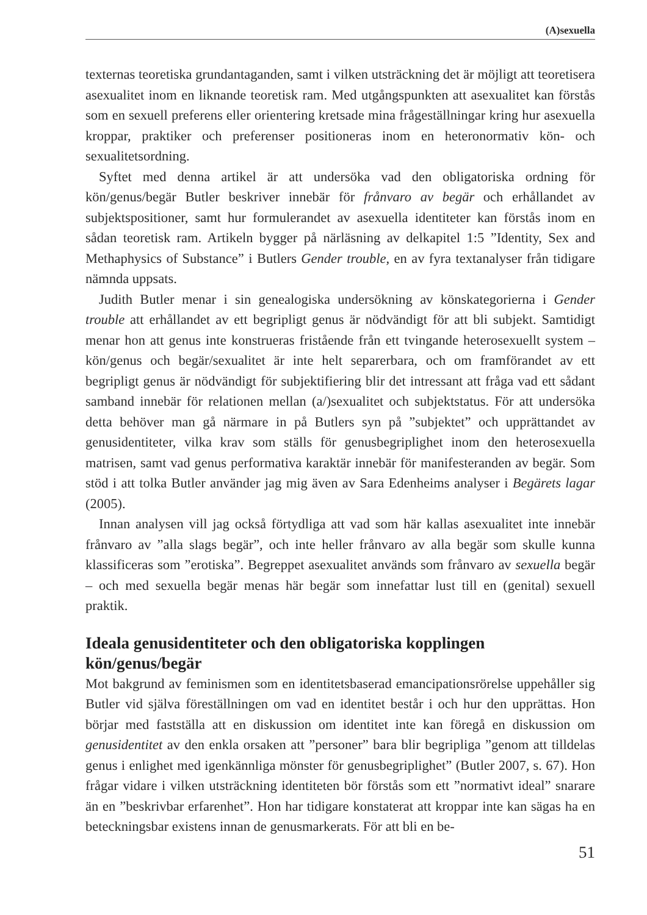(A)sexuella
texternas teoretiska grundantaganden, samt i vilken utsträckning det är möjligt att teoretisera asexualitet inom en liknande teoretisk ram. Med utgångspunkten att asexualitet kan förstås som en sexuell preferens eller orientering kretsade mina frågeställningar kring hur asexuella kroppar, praktiker och preferenser positioneras inom en heteronormativ kön- och sexualitetsordning.
Syftet med denna artikel är att undersöka vad den obligatoriska ordning för kön/genus/begär Butler beskriver innebär för frånvaro av begär och erhållandet av subjektspositioner, samt hur formulerandet av asexuella identiteter kan förstås inom en sådan teoretisk ram. Artikeln bygger på närläsning av delkapitel 1:5 ”Identity, Sex and Methaphysics of Substance” i Butlers Gender trouble, en av fyra textanalyser från tidigare nämnda uppsats.
Judith Butler menar i sin genealogiska undersökning av könskategorierna i Gender trouble att erhållandet av ett begripligt genus är nödvändigt för att bli subjekt. Samtidigt menar hon att genus inte konstrueras fristående från ett tvingande heterosexuellt system – kön/genus och begär/sexualitet är inte helt separerbara, och om framförandet av ett begripligt genus är nödvändigt för subjektifiering blir det intressant att fråga vad ett sådant samband innebär för relationen mellan (a/)sexualitet och subjektstatus. För att undersöka detta behöver man gå närmare in på Butlers syn på ”subjektet” och upprättandet av genusidentiteter, vilka krav som ställs för genusbegriplighet inom den heterosexuella matrisen, samt vad genus performativa karaktär innebär för manifesteranden av begär. Som stöd i att tolka Butler använder jag mig även av Sara Edenheims analyser i Begärets lagar (2005).
Innan analysen vill jag också förtydliga att vad som här kallas asexualitet inte innebär frånvaro av ”alla slags begär”, och inte heller frånvaro av alla begär som skulle kunna klassificeras som ”erotiska”. Begreppet asexualitet används som frånvaro av sexuella begär – och med sexuella begär menas här begär som innefattar lust till en (genital) sexuell praktik.
Ideala genusidentiteter och den obligatoriska kopplingen kön/genus/begär
Mot bakgrund av feminismen som en identitetsbaserad emancipationsrörelse uppehåller sig Butler vid själva föreställningen om vad en identitet består i och hur den upprättas. Hon börjar med fastställa att en diskussion om identitet inte kan föregå en diskussion om genusidentitet av den enkla orsaken att ”personer” bara blir begripliga ”genom att tilldelas genus i enlighet med igenkännliga mönster för genusbegriplighet” (Butler 2007, s. 67). Hon frågar vidare i vilken utsträckning identiteten bör förstås som ett ”normativt ideal” snarare än en ”beskrivbar erfarenhet”. Hon har tidigare konstaterat att kroppar inte kan sägas ha en beteckningsbar existens innan de genusmarkerats. För att bli en be-
51